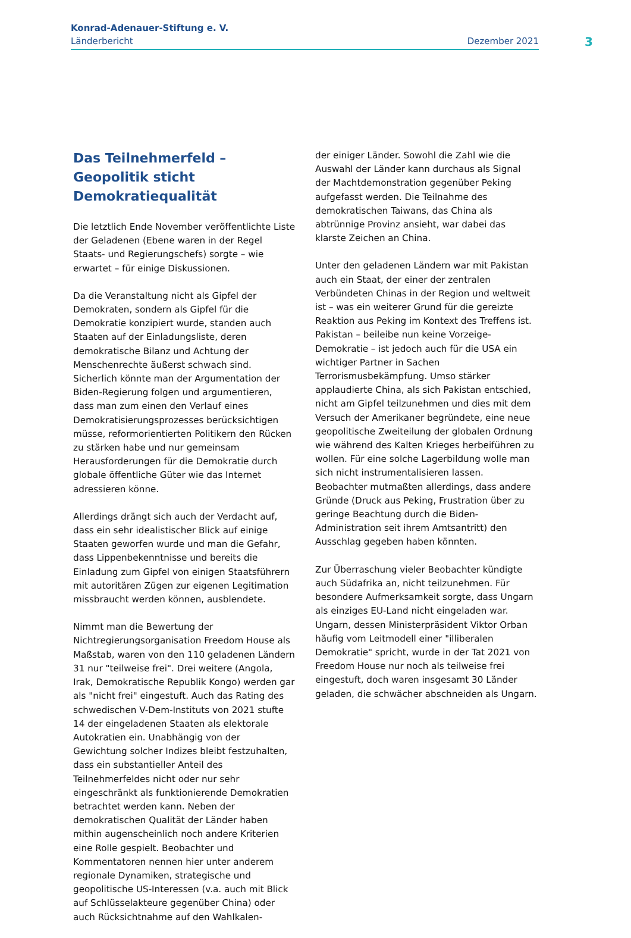Konrad-Adenauer-Stiftung e. V.
Länderbericht Dezember 2021
3
Das Teilnehmerfeld – Geopolitik sticht Demokratiequalität
Die letztlich Ende November veröffentlichte Liste der Geladenen (Ebene waren in der Regel Staats- und Regierungschefs) sorgte – wie erwartet – für einige Diskussionen.
Da die Veranstaltung nicht als Gipfel der Demokraten, sondern als Gipfel für die Demokratie konzipiert wurde, standen auch Staaten auf der Einladungsliste, deren demokratische Bilanz und Achtung der Menschenrechte äußerst schwach sind. Sicherlich könnte man der Argumentation der Biden-Regierung folgen und argumentieren, dass man zum einen den Verlauf eines Demokratisierungsprozesses berücksichtigen müsse, reformorientierten Politikern den Rücken zu stärken habe und nur gemeinsam Herausforderungen für die Demokratie durch globale öffentliche Güter wie das Internet adressieren könne.
Allerdings drängt sich auch der Verdacht auf, dass ein sehr idealistischer Blick auf einige Staaten geworfen wurde und man die Gefahr, dass Lippenbekenntnisse und bereits die Einladung zum Gipfel von einigen Staatsführern mit autoritären Zügen zur eigenen Legitimation missbraucht werden können, ausblendete.
Nimmt man die Bewertung der Nichtregierungsorganisation Freedom House als Maßstab, waren von den 110 geladenen Ländern 31 nur "teilweise frei". Drei weitere (Angola, Irak, Demokratische Republik Kongo) werden gar als "nicht frei" eingestuft. Auch das Rating des schwedischen V-Dem-Instituts von 2021 stufte 14 der eingeladenen Staaten als elektorale Autokratien ein. Unabhängig von der Gewichtung solcher Indizes bleibt festzuhalten, dass ein substantieller Anteil des Teilnehmerfeldes nicht oder nur sehr eingeschränkt als funktionierende Demokratien betrachtet werden kann. Neben der demokratischen Qualität der Länder haben mithin augenscheinlich noch andere Kriterien eine Rolle gespielt. Beobachter und Kommentatoren nennen hier unter anderem regionale Dynamiken, strategische und geopolitische US-Interessen (v.a. auch mit Blick auf Schlüsselakteure gegenüber China) oder auch Rücksichtnahme auf den Wahlkalen-
der einiger Länder. Sowohl die Zahl wie die Auswahl der Länder kann durchaus als Signal der Machtdemonstration gegenüber Peking aufgefasst werden. Die Teilnahme des demokratischen Taiwans, das China als abtrünnige Provinz ansieht, war dabei das klarste Zeichen an China.
Unter den geladenen Ländern war mit Pakistan auch ein Staat, der einer der zentralen Verbündeten Chinas in der Region und weltweit ist – was ein weiterer Grund für die gereizte Reaktion aus Peking im Kontext des Treffens ist. Pakistan – beileibe nun keine Vorzeige-Demokratie – ist jedoch auch für die USA ein wichtiger Partner in Sachen Terrorismusbekämpfung. Umso stärker applaudierte China, als sich Pakistan entschied, nicht am Gipfel teilzunehmen und dies mit dem Versuch der Amerikaner begründete, eine neue geopolitische Zweiteilung der globalen Ordnung wie während des Kalten Krieges herbeiführen zu wollen. Für eine solche Lagerbildung wolle man sich nicht instrumentalisieren lassen. Beobachter mutmaßten allerdings, dass andere Gründe (Druck aus Peking, Frustration über zu geringe Beachtung durch die Biden-Administration seit ihrem Amtsantritt) den Ausschlag gegeben haben könnten.
Zur Überraschung vieler Beobachter kündigte auch Südafrika an, nicht teilzunehmen. Für besondere Aufmerksamkeit sorgte, dass Ungarn als einziges EU-Land nicht eingeladen war. Ungarn, dessen Ministerpräsident Viktor Orban häufig vom Leitmodell einer "illiberalen Demokratie" spricht, wurde in der Tat 2021 von Freedom House nur noch als teilweise frei eingestuft, doch waren insgesamt 30 Länder geladen, die schwächer abschneiden als Ungarn.